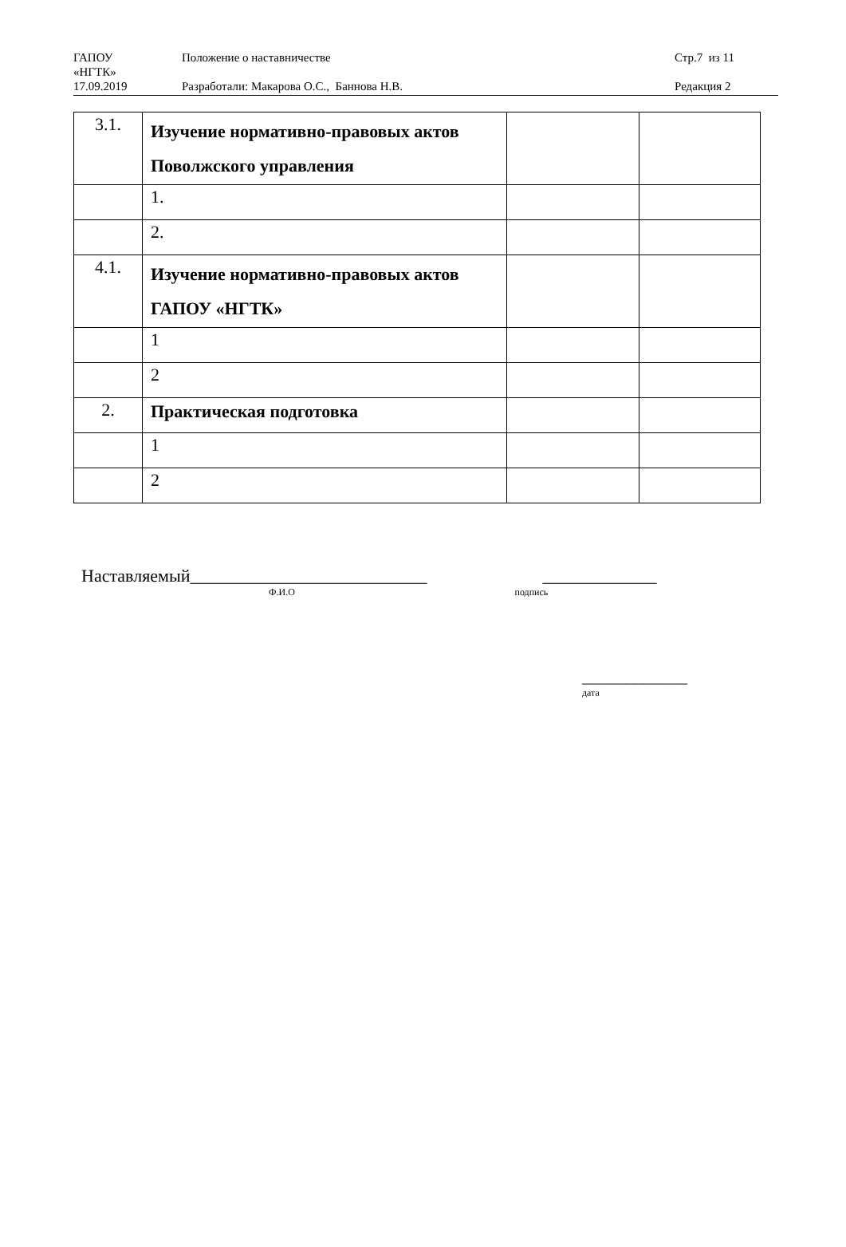| ГАПОУ «НГТК» | Положение о наставничестве | Стр.7 из 11 |
| 17.09.2019 | Разработали: Макарова О.С., Баннова Н.В. | Редакция 2 |
| 3.1. | Изучение нормативно-правовых актов Поволжского управления | | |
| | 1. | | |
| | 2. | | |
| 4.1. | Изучение нормативно-правовых актов ГАПОУ «НГТК» | | |
| | 1 | | |
| | 2 | | |
| 2. | Практическая подготовка | | |
| | 1 | | |
| | 2 | | |
Наставляемый___________________________
Ф.И.О
_____________
подпись
____________
дата